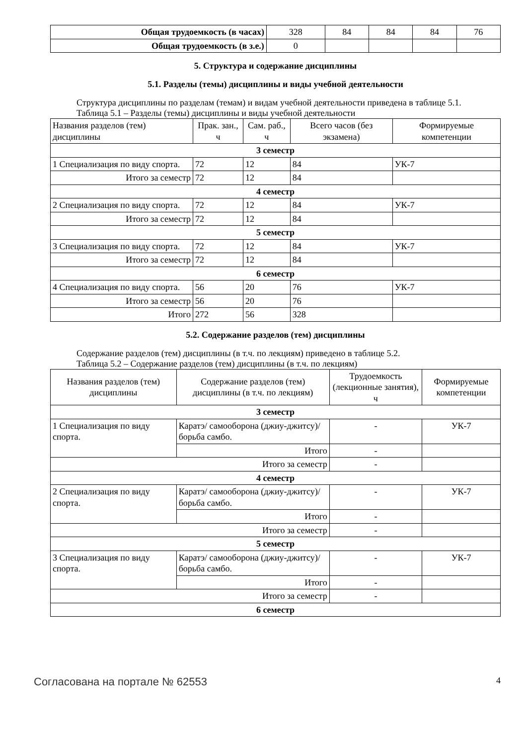| Общая трудоемкость (в часах) | 328 | 84 | 84 | 84 | 76 |
| Общая трудоемкость (в з.е.) | 0 | | | | |
5. Структура и содержание дисциплины
5.1. Разделы (темы) дисциплины и виды учебной деятельности
Структура дисциплины по разделам (темам) и видам учебной деятельности приведена в таблице 5.1.
Таблица 5.1 – Разделы (темы) дисциплины и виды учебной деятельности
| Названия разделов (тем) дисциплины | Прак. зан., ч | Сам. раб., ч | Всего часов (без экзамена) | Формируемые компетенции |
| --- | --- | --- | --- | --- |
| 3 семестр | | | | |
| 1 Специализация по виду спорта. | 72 | 12 | 84 | УК-7 |
| Итого за семестр | 72 | 12 | 84 | |
| 4 семестр | | | | |
| 2 Специализация по виду спорта. | 72 | 12 | 84 | УК-7 |
| Итого за семестр | 72 | 12 | 84 | |
| 5 семестр | | | | |
| 3 Специализация по виду спорта. | 72 | 12 | 84 | УК-7 |
| Итого за семестр | 72 | 12 | 84 | |
| 6 семестр | | | | |
| 4 Специализация по виду спорта. | 56 | 20 | 76 | УК-7 |
| Итого за семестр | 56 | 20 | 76 | |
| Итого | 272 | 56 | 328 | |
5.2. Содержание разделов (тем) дисциплины
Содержание разделов (тем) дисциплины (в т.ч. по лекциям) приведено в таблице 5.2.
Таблица 5.2 – Содержание разделов (тем) дисциплины (в т.ч. по лекциям)
| Названия разделов (тем) дисциплины | Содержание разделов (тем) дисциплины (в т.ч. по лекциям) | Трудоемкость (лекционные занятия), ч | Формируемые компетенции |
| --- | --- | --- | --- |
| 3 семестр | | | |
| 1 Специализация по виду спорта. | Каратэ/ самооборона (джиу-джитсу)/ борьба самбо. | - | УК-7 |
| | Итого | - | |
| Итого за семестр | | - | |
| 4 семестр | | | |
| 2 Специализация по виду спорта. | Каратэ/ самооборона (джиу-джитсу)/ борьба самбо. | - | УК-7 |
| | Итого | - | |
| Итого за семестр | | - | |
| 5 семестр | | | |
| 3 Специализация по виду спорта. | Каратэ/ самооборона (джиу-джитсу)/ борьба самбо. | - | УК-7 |
| | Итого | - | |
| Итого за семестр | | - | |
| 6 семестр | | | |
Согласована на портале № 62553 4